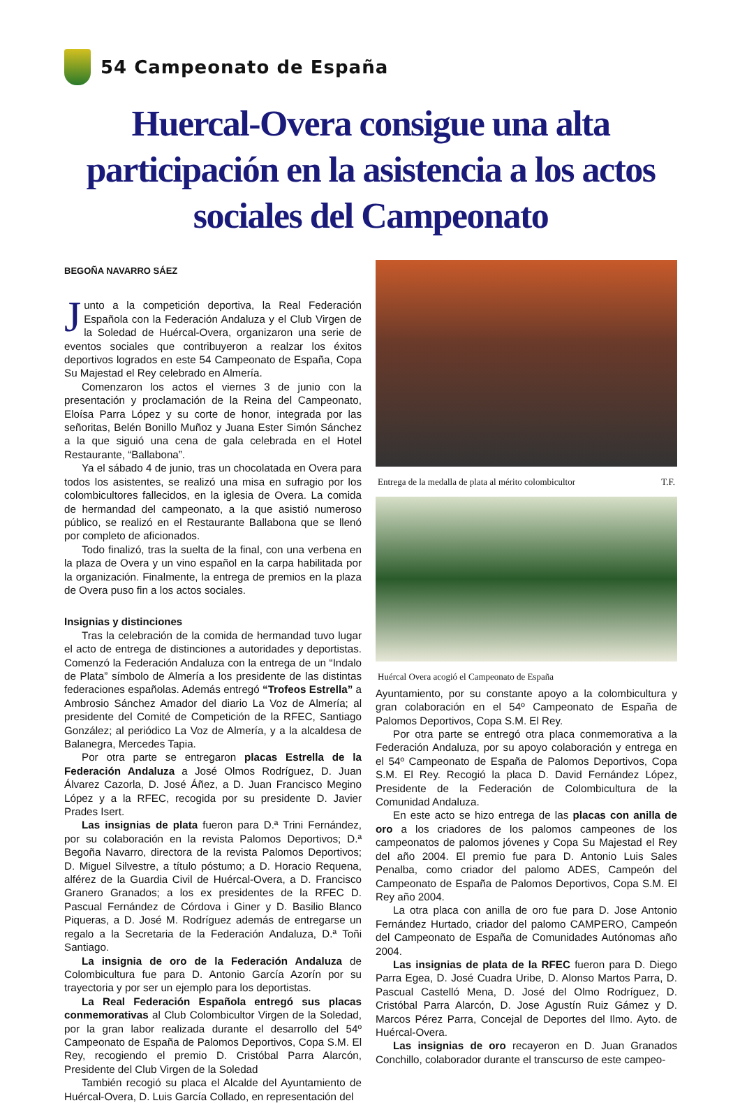54 Campeonato de España
Huercal-Overa consigue una alta participación en la asistencia a los actos sociales del Campeonato
BEGOÑA NAVARRO SÁEZ
Junto a la competición deportiva, la Real Federación Española con la Federación Andaluza y el Club Virgen de la Soledad de Huércal-Overa, organizaron una serie de eventos sociales que contribuyeron a realzar los éxitos deportivos logrados en este 54 Campeonato de España, Copa Su Majestad el Rey celebrado en Almería.
Comenzaron los actos el viernes 3 de junio con la presentación y proclamación de la Reina del Campeonato, Eloísa Parra López y su corte de honor, integrada por las señoritas, Belén Bonillo Muñoz y Juana Ester Simón Sánchez a la que siguió una cena de gala celebrada en el Hotel Restaurante, “Ballabona”.
Ya el sábado 4 de junio, tras un chocolatada en Overa para todos los asistentes, se realizó una misa en sufragio por los colombicultores fallecidos, en la iglesia de Overa. La comida de hermandad del campeonato, a la que asistió numeroso público, se realizó en el Restaurante Ballabona que se llenó por completo de aficionados.
Todo finalizó, tras la suelta de la final, con una verbena en la plaza de Overa y un vino español en la carpa habilitada por la organización. Finalmente, la entrega de premios en la plaza de Overa puso fin a los actos sociales.
Insignias y distinciones
Tras la celebración de la comida de hermandad tuvo lugar el acto de entrega de distinciones a autoridades y deportistas. Comenzó la Federación Andaluza con la entrega de un “Indalo de Plata” símbolo de Almería a los presidente de las distintas federaciones españolas. Además entregó “Trofeos Estrella” a Ambrosio Sánchez Amador del diario La Voz de Almería; al presidente del Comité de Competición de la RFEC, Santiago González; al periódico La Voz de Almería, y a la alcaldesa de Balanegra, Mercedes Tapia.
Por otra parte se entregaron placas Estrella de la Federación Andaluza a José Olmos Rodríguez, D. Juan Álvarez Cazorla, D. José Áñez, a D. Juan Francisco Megino López y a la RFEC, recogida por su presidente D. Javier Prades Isert.
Las insignias de plata fueron para D.ª Trini Fernández, por su colaboración en la revista Palomos Deportivos; D.ª Begoña Navarro, directora de la revista Palomos Deportivos; D. Miguel Silvestre, a título póstumo; a D. Horacio Requena, alférez de la Guardia Civil de Huércal-Overa, a D. Francisco Granero Granados; a los ex presidentes de la RFEC D. Pascual Fernández de Córdova i Giner y D. Basilio Blanco Piqueras, a D. José M. Rodríguez además de entregarse un regalo a la Secretaria de la Federación Andaluza, D.ª Toñi Santiago.
La insignia de oro de la Federación Andaluza de Colombicultura fue para D. Antonio García Azorín por su trayectoria y por ser un ejemplo para los deportistas.
La Real Federación Española entregó sus placas conmemorativas al Club Colombicultor Virgen de la Soledad, por la gran labor realizada durante el desarrollo del 54º Campeonato de España de Palomos Deportivos, Copa S.M. El Rey, recogiendo el premio D. Cristóbal Parra Alarcón, Presidente del Club Virgen de la Soledad
También recogió su placa el Alcalde del Ayuntamiento de Huércal-Overa, D. Luis García Collado, en representación del
Entrega de la medalla de plata al mérito colombicultor T.F.
Huércal Overa acogió el Campeonato de España
Ayuntamiento, por su constante apoyo a la colombicultura y gran colaboración en el 54º Campeonato de España de Palomos Deportivos, Copa S.M. El Rey.
Por otra parte se entregó otra placa conmemorativa a la Federación Andaluza, por su apoyo colaboración y entrega en el 54º Campeonato de España de Palomos Deportivos, Copa S.M. El Rey. Recogió la placa D. David Fernández López, Presidente de la Federación de Colombicultura de la Comunidad Andaluza.
En este acto se hizo entrega de las placas con anilla de oro a los criadores de los palomos campeones de los campeonatos de palomos jóvenes y Copa Su Majestad el Rey del año 2004. El premio fue para D. Antonio Luis Sales Penalba, como criador del palomo ADES, Campeón del Campeonato de España de Palomos Deportivos, Copa S.M. El Rey año 2004.
La otra placa con anilla de oro fue para D. Jose Antonio Fernández Hurtado, criador del palomo CAMPERO, Campeón del Campeonato de España de Comunidades Autónomas año 2004.
Las insignias de plata de la RFEC fueron para D. Diego Parra Egea, D. José Cuadra Uribe, D. Alonso Martos Parra, D. Pascual Castelló Mena, D. José del Olmo Rodríguez, D. Cristóbal Parra Alarcón, D. Jose Agustín Ruiz Gámez y D. Marcos Pérez Parra, Concejal de Deportes del Ilmo. Ayto. de Huércal-Overa.
Las insignias de oro recayeron en D. Juan Granados Conchillo, colaborador durante el transcurso de este campeo-